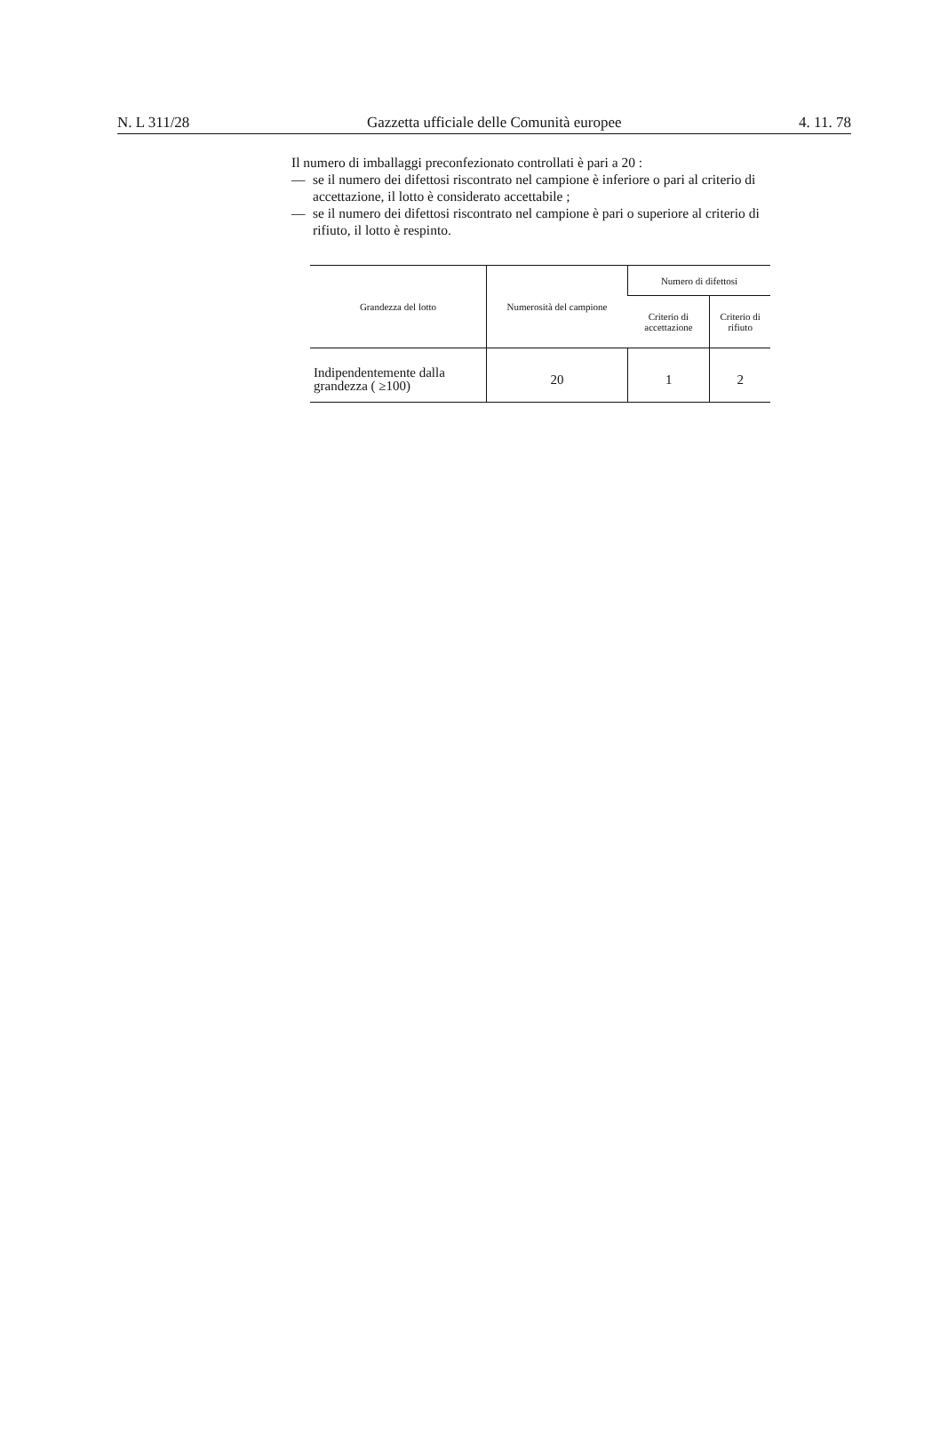N. L 311/28 Gazzetta ufficiale delle Comunità europee 4. 11. 78
Il numero di imballaggi preconfezionato controllati è pari a 20 :
— se il numero dei difettosi riscontrato nel campione è inferiore o pari al criterio di accettazione, il lotto è considerato accettabile ;
— se il numero dei difettosi riscontrato nel campione è pari o superiore al criterio di rifiuto, il lotto è respinto.
| Grandezza del lotto | Numerosità del campione | Numero di difettosi | |
| --- | --- | --- | --- |
| | | Criterio di accettazione | Criterio di rifiuto |
| Indipendentemente dalla grandezza ( ≥100) | 20 | 1 | 2 |